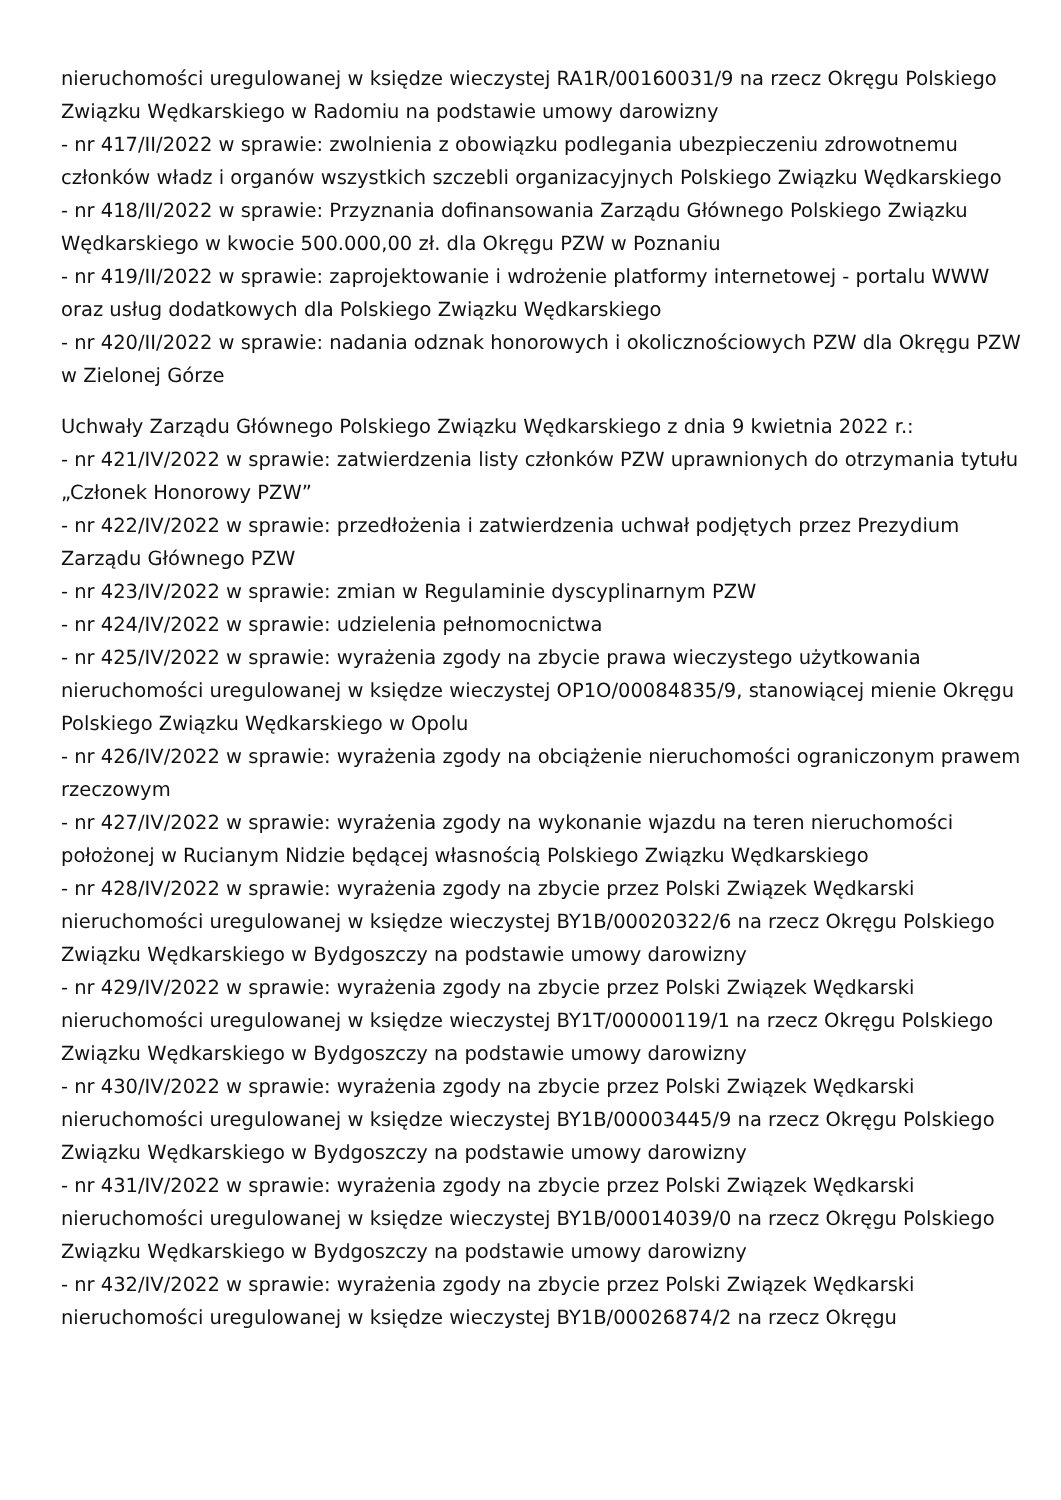nieruchomości uregulowanej w księdze wieczystej RA1R/00160031/9 na rzecz Okręgu Polskiego Związku Wędkarskiego w Radomiu na podstawie umowy darowizny
- nr 417/II/2022 w sprawie: zwolnienia z obowiązku podlegania ubezpieczeniu zdrowotnemu członków władz i organów wszystkich szczebli organizacyjnych Polskiego Związku Wędkarskiego
- nr 418/II/2022 w sprawie: Przyznania dofinansowania Zarządu Głównego Polskiego Związku Wędkarskiego w kwocie 500.000,00 zł. dla Okręgu PZW w Poznaniu
- nr 419/II/2022 w sprawie: zaprojektowanie i wdrożenie platformy internetowej - portalu WWW oraz usług dodatkowych dla Polskiego Związku Wędkarskiego
- nr 420/II/2022 w sprawie: nadania odznak honorowych i okolicznościowych PZW dla Okręgu PZW w Zielonej Górze
Uchwały Zarządu Głównego Polskiego Związku Wędkarskiego z dnia 9 kwietnia 2022 r.:
- nr 421/IV/2022 w sprawie: zatwierdzenia listy członków PZW uprawnionych do otrzymania tytułu „Członek Honorowy PZW”
- nr 422/IV/2022 w sprawie: przedłożenia i zatwierdzenia uchwał podjętych przez Prezydium Zarządu Głównego PZW
- nr 423/IV/2022 w sprawie: zmian w Regulaminie dyscyplinarnym PZW
- nr 424/IV/2022 w sprawie: udzielenia pełnomocnictwa
- nr 425/IV/2022 w sprawie: wyrażenia zgody na zbycie prawa wieczystego użytkowania nieruchomości uregulowanej w księdze wieczystej OP1O/00084835/9, stanowiącej mienie Okręgu Polskiego Związku Wędkarskiego w Opolu
- nr 426/IV/2022 w sprawie: wyrażenia zgody na obciążenie nieruchomości ograniczonym prawem rzeczowym
- nr 427/IV/2022 w sprawie: wyrażenia zgody na wykonanie wjazdu na teren nieruchomości położonej w Rucianym Nidzie będącej własnością Polskiego Związku Wędkarskiego
- nr 428/IV/2022 w sprawie: wyrażenia zgody na zbycie przez Polski Związek Wędkarski nieruchomości uregulowanej w księdze wieczystej BY1B/00020322/6 na rzecz Okręgu Polskiego Związku Wędkarskiego w Bydgoszczy na podstawie umowy darowizny
- nr 429/IV/2022 w sprawie: wyrażenia zgody na zbycie przez Polski Związek Wędkarski nieruchomości uregulowanej w księdze wieczystej BY1T/00000119/1 na rzecz Okręgu Polskiego Związku Wędkarskiego w Bydgoszczy na podstawie umowy darowizny
- nr 430/IV/2022 w sprawie: wyrażenia zgody na zbycie przez Polski Związek Wędkarski nieruchomości uregulowanej w księdze wieczystej BY1B/00003445/9 na rzecz Okręgu Polskiego Związku Wędkarskiego w Bydgoszczy na podstawie umowy darowizny
- nr 431/IV/2022 w sprawie: wyrażenia zgody na zbycie przez Polski Związek Wędkarski nieruchomości uregulowanej w księdze wieczystej BY1B/00014039/0 na rzecz Okręgu Polskiego Związku Wędkarskiego w Bydgoszczy na podstawie umowy darowizny
- nr 432/IV/2022 w sprawie: wyrażenia zgody na zbycie przez Polski Związek Wędkarski nieruchomości uregulowanej w księdze wieczystej BY1B/00026874/2 na rzecz Okręgu